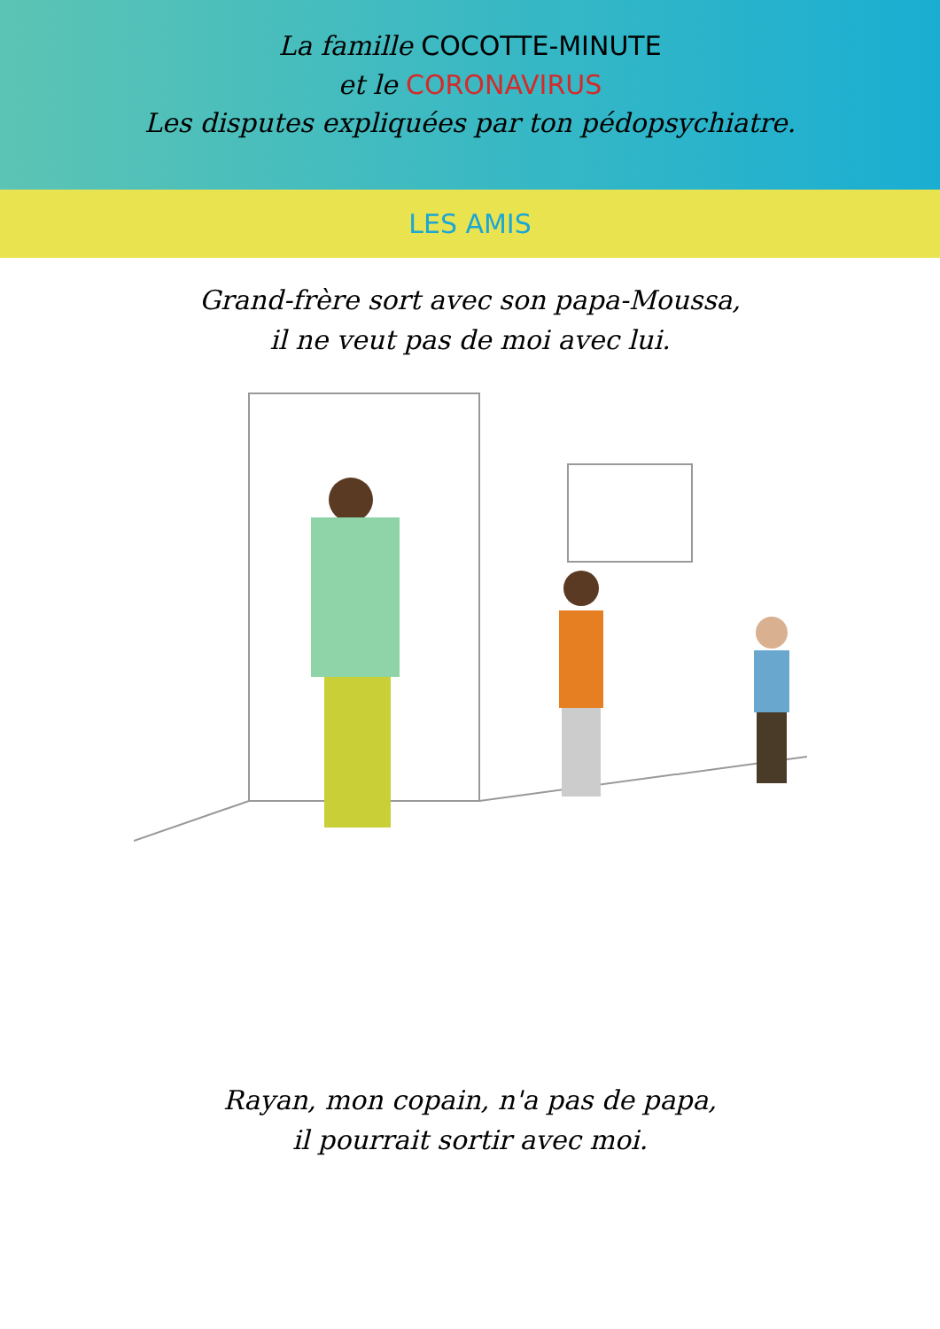La famille COCOTTE-MINUTE
et le CORONAVIRUS
Les disputes expliquées par ton pédopsychiatre.
LES AMIS
Grand-frère sort avec son papa-Moussa,
il ne veut pas de moi avec lui.
Rayan, mon copain, n'a pas de papa,
il pourrait sortir avec moi.